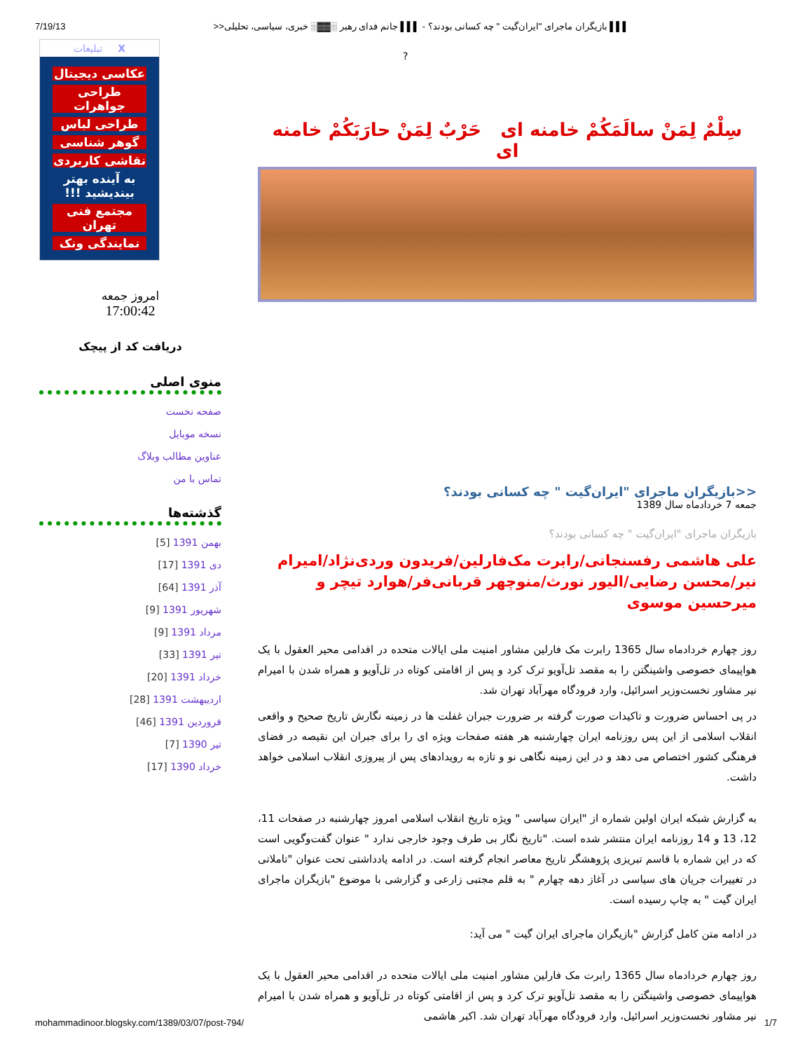7/19/13 ▌▌▌ بازیگران ماجرای "ایران‌گیت " چه کسانی بودند؟ - ▌▌▌ جانم فدای رهبر ░▓▓░ خبری، سیاسی، تحلیلی<<
?
تبلیغات X
عکاسی دیجیتال
طراحی جواهرات
طراحی لباس
گوهر شناسی
نقاشی کاربردی
به آینده بهتر بیندیشید !!!
مجتمع فنی تهران
نمایندگی ونک
امروز جمعه
17:00:42
دریافت کد از پیچک
منوی اصلی
صفحه نخست
نسخه موبایل
عناوین مطالب وبلاگ
تماس با من
گذشته‌ها
بهمن 1391 [5]
دی 1391 [17]
آذر 1391 [64]
شهریور 1391 [9]
مرداد 1391 [9]
تیر 1391 [33]
خرداد 1391 [20]
اردیبهشت 1391 [28]
فروردین 1391 [46]
تیر 1390 [7]
خرداد 1390 [17]
سِلْمٌ لِمَنْ سالَمَکُمْ خامنه ای حَرْبٌ لِمَنْ حارَبَکُمْ خامنه ای
<<بازیگران ماجرای "ایران‌گیت " چه کسانی بودند؟
جمعه 7 خردادماه سال 1389
بازیگران ماجرای "ایران‌گیت " چه کسانی بودند؟
علی هاشمی رفسنجانی/رابرت مک‌فارلین/فریدون وردی‌نژاد/امیرام نیر/محسن رضایی/الیور نورث/منوچهر قربانی‌فر/هوارد تیچر و میرحسین موسوی
روز چهارم خردادماه سال 1365 رابرت مک فارلین مشاور امنیت ملی ایالات متحده در اقدامی محیر العقول با یک هواپیمای خصوصی واشینگتن را به مقصد تل‌آویو ترک کرد و پس از اقامتی کوتاه در تل‌آویو و همراه شدن با امیرام نیر مشاور نخست‌وزیر اسرائیل، وارد فرودگاه مهرآباد تهران شد.
در پی احساس ضرورت و تاکیدات صورت گرفته بر ضرورت جبران غفلت ها در زمینه نگارش تاریخ صحیح و واقعی انقلاب اسلامی از این پس روزنامه ایران چهارشنبه هر هفته صفحات ویژه ای را برای جبران این نقیصه در فضای فرهنگی کشور اختصاص می دهد و در این زمینه نگاهی نو و تازه به رویدادهای پس از پیروزی انقلاب اسلامی خواهد داشت.
به گزارش شبکه ایران اولین شماره از "ایران سیاسی " ویژه تاریخ انقلاب اسلامی امروز چهارشنبه در صفحات 11، 12، 13 و 14 روزنامه ایران منتشر شده است. "تاریخ نگار بی طرف وجود خارجی ندارد " عنوان گفت‌وگویی است که در این شماره با قاسم تبریزی پژوهشگر تاریخ معاصر انجام گرفته است. در ادامه یادداشتی تحت عنوان "تاملاتی در تغییرات جریان های سیاسی در آغاز دهه چهارم " به قلم مجتبی زارعی و گزارشی با موضوع "بازیگران ماجرای ایران گیت " به چاپ رسیده است.
در ادامه متن کامل گزارش "بازیگران ماجرای ایران گیت " می آید:
روز چهارم خردادماه سال 1365 رابرت مک فارلین مشاور امنیت ملی ایالات متحده در اقدامی محیر العقول با یک هواپیمای خصوصی واشینگتن را به مقصد تل‌آویو ترک کرد و پس از اقامتی کوتاه در تل‌آویو و همراه شدن با امیرام نیر مشاور نخست‌وزیر اسرائیل، وارد فرودگاه مهرآباد تهران شد. اکبر هاشمی
mohammadinoor.blogsky.com/1389/03/07/post-794/ 1/7